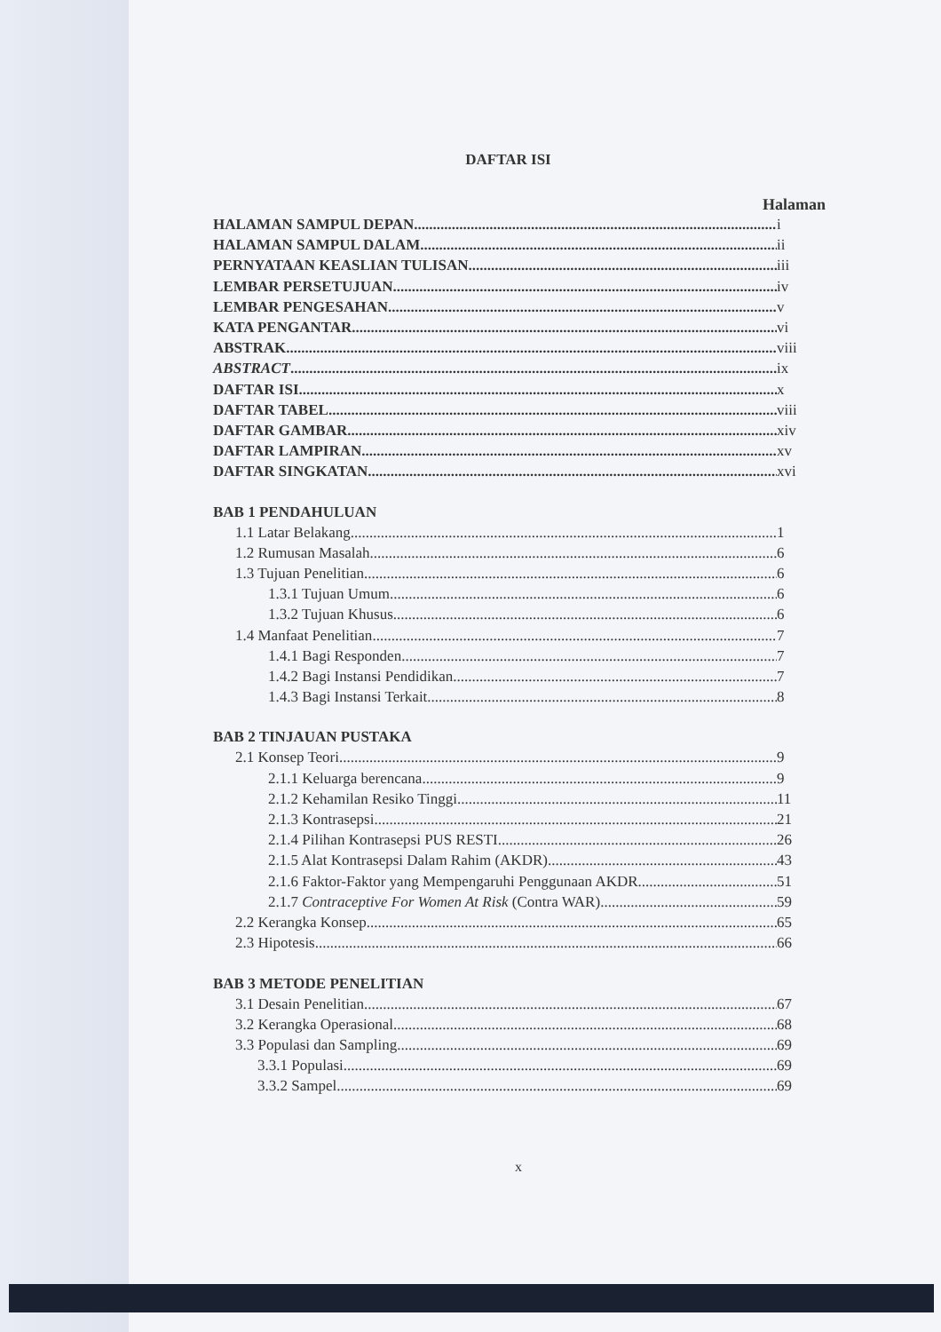DAFTAR ISI
Halaman
HALAMAN SAMPUL DEPAN i
HALAMAN SAMPUL DALAM ii
PERNYATAAN KEASLIAN TULISAN iii
LEMBAR PERSETUJUAN iv
LEMBAR PENGESAHAN v
KATA PENGANTAR vi
ABSTRAK viii
ABSTRACT ix
DAFTAR ISI x
DAFTAR TABEL viii
DAFTAR GAMBAR xiv
DAFTAR LAMPIRAN xv
DAFTAR SINGKATAN xvi
BAB 1 PENDAHULUAN
1.1 Latar Belakang 1
1.2 Rumusan Masalah 6
1.3 Tujuan Penelitian 6
1.3.1 Tujuan Umum 6
1.3.2 Tujuan Khusus 6
1.4 Manfaat Penelitian 7
1.4.1 Bagi Responden 7
1.4.2 Bagi Instansi Pendidikan 7
1.4.3 Bagi Instansi Terkait 8
BAB 2 TINJAUAN PUSTAKA
2.1 Konsep Teori 9
2.1.1 Keluarga berencana 9
2.1.2 Kehamilan Resiko Tinggi 11
2.1.3 Kontrasepsi 21
2.1.4 Pilihan Kontrasepsi PUS RESTI 26
2.1.5 Alat Kontrasepsi Dalam Rahim (AKDR) 43
2.1.6 Faktor-Faktor yang Mempengaruhi Penggunaan AKDR 51
2.1.7 Contraceptive For Women At Risk (Contra WAR) 59
2.2 Kerangka Konsep 65
2.3 Hipotesis 66
BAB 3 METODE PENELITIAN
3.1 Desain Penelitian 67
3.2 Kerangka Operasional 68
3.3 Populasi dan Sampling 69
3.3.1 Populasi 69
3.3.2 Sampel 69
x